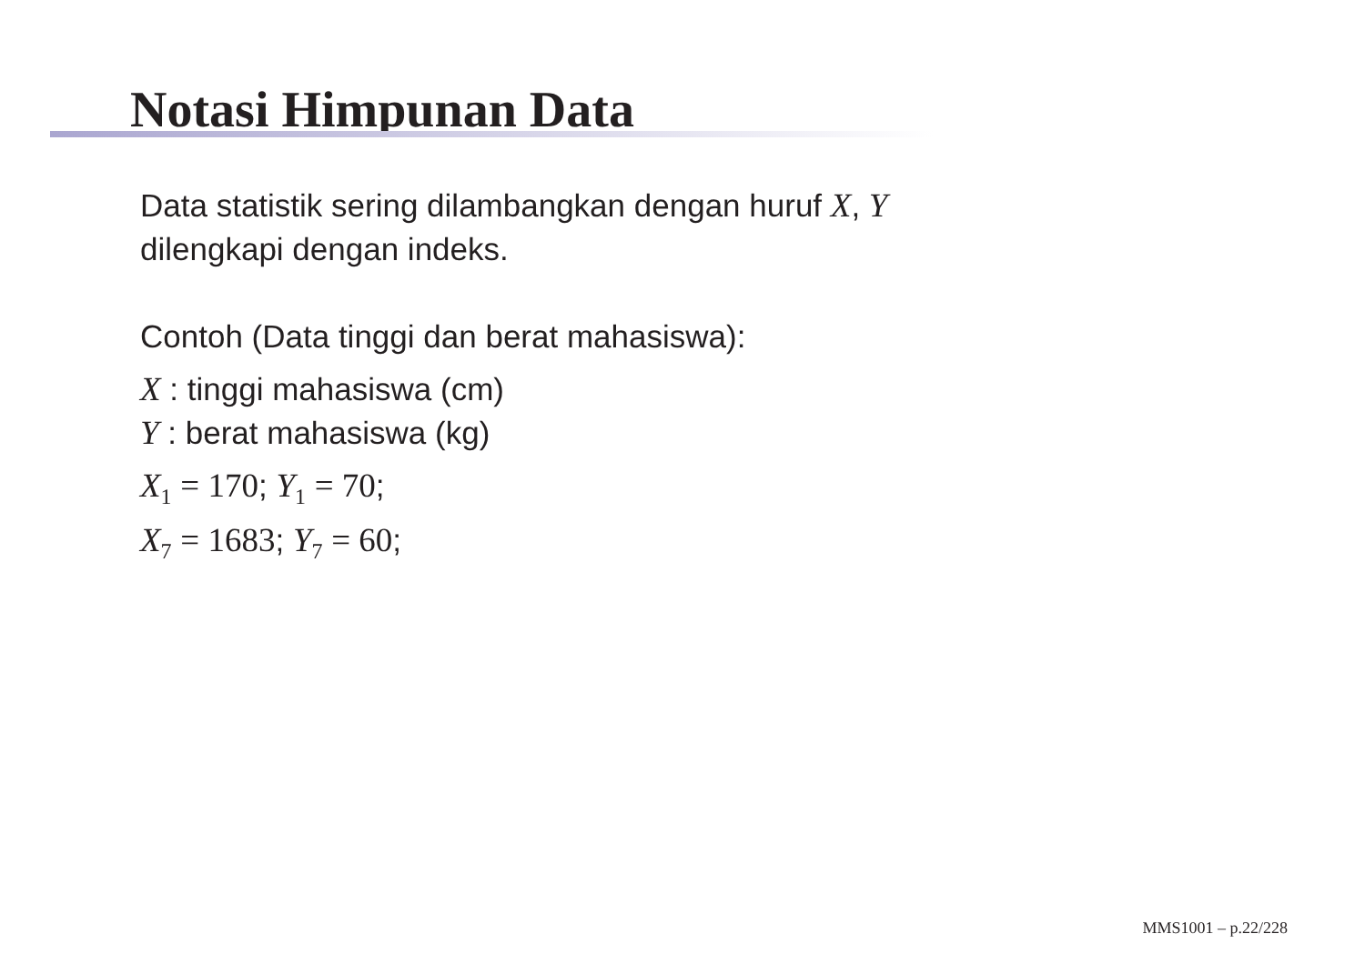Notasi Himpunan Data
Data statistik sering dilambangkan dengan huruf X, Y
dilengkapi dengan indeks.
Contoh (Data tinggi dan berat mahasiswa):
X : tinggi mahasiswa (cm)
Y : berat mahasiswa (kg)
X<sub>1</sub> = 170; Y<sub>1</sub> = 70;
X<sub>7</sub> = 1683; Y<sub>7</sub> = 60;
MMS1001 – p.22/228